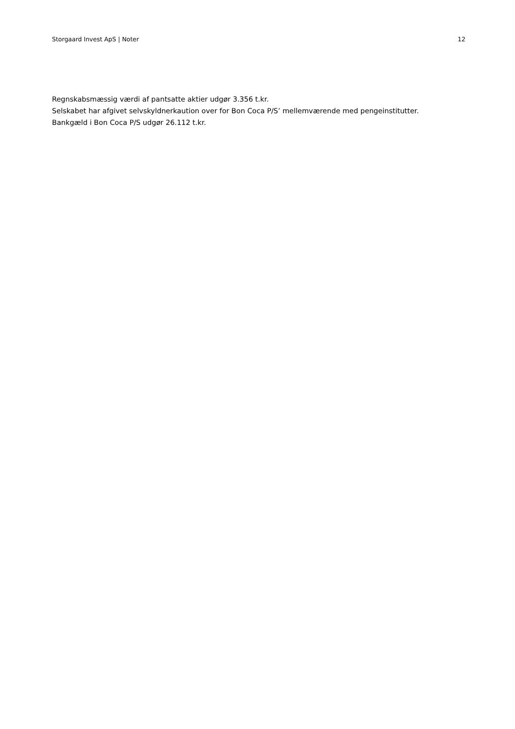Storgaard Invest ApS | Noter 12
Regnskabsmæssig værdi af pantsatte aktier udgør 3.356 t.kr.
Selskabet har afgivet selvskyldnerkaution over for Bon Coca P/S’ mellemværende med pengeinstitutter.
Bankgæld i Bon Coca P/S udgør 26.112 t.kr.